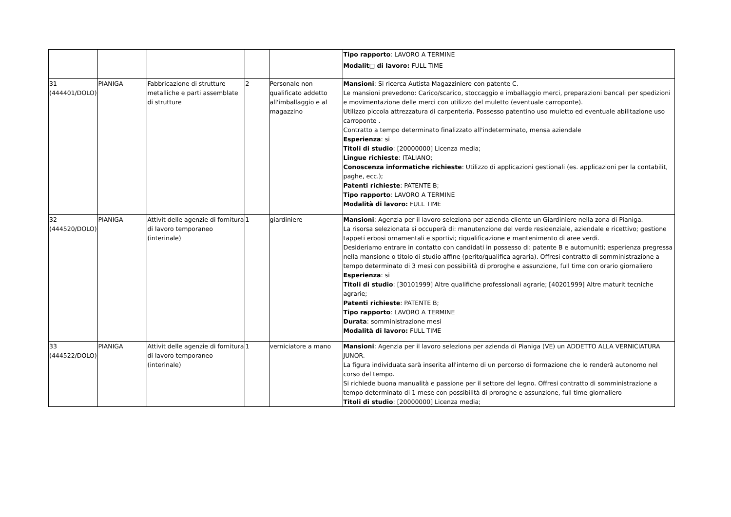| | | | | | Tipo rapporto : LAVORO A TERMINE Modalit□ di lavoro: FULL TIME |
| 31 (444401/DOLO) | PIANIGA | Fabbricazione di strutture metalliche e parti assemblate di strutture | 2 | Personale non qualificato addetto all'imballaggio e al magazzino | Mansioni : Si ricerca Autista Magazziniere con patente C. Le mansioni prevedono: Carico/scarico, stoccaggio e imballaggio merci, preparazioni bancali per spedizioni e movimentazione delle merci con utilizzo del muletto (eventuale carroponte). Utilizzo piccola attrezzatura di carpenteria. Possesso patentino uso muletto ed eventuale abilitazione uso carroponte . Contratto a tempo determinato finalizzato all'indeterminato, mensa aziendale Esperienza : si Titoli di studio : [20000000] Licenza media; Lingue richieste : ITALIANO; Conoscenza informatiche richieste : Utilizzo di applicazioni gestionali (es. applicazioni per la contabilit, paghe, ecc.); Patenti richieste : PATENTE B; Tipo rapporto : LAVORO A TERMINE Modalità di lavoro: FULL TIME |
| 32 (444520/DOLO) | PIANIGA | Attivit delle agenzie di fornitura di lavoro temporaneo (interinale) | 1 | giardiniere | Mansioni : Agenzia per il lavoro seleziona per azienda cliente un Giardiniere nella zona di Pianiga. La risorsa selezionata si occuperà di: manutenzione del verde residenziale, aziendale e ricettivo; gestione tappeti erbosi ornamentali e sportivi; riqualificazione e mantenimento di aree verdi. Desideriamo entrare in contatto con candidati in possesso di: patente B e automuniti; esperienza pregressa nella mansione o titolo di studio affine (perito/qualifica agraria). Offresi contratto di somministrazione a tempo determinato di 3 mesi con possibilità di proroghe e assunzione, full time con orario giornaliero Esperienza : si Titoli di studio : [30101999] Altre qualifiche professionali agrarie; [40201999] Altre maturit tecniche agrarie; Patenti richieste : PATENTE B; Tipo rapporto : LAVORO A TERMINE Durata : somministrazione mesi Modalità di lavoro: FULL TIME |
| 33 (444522/DOLO) | PIANIGA | Attivit delle agenzie di fornitura di lavoro temporaneo (interinale) | 1 | verniciatore a mano | Mansioni : Agenzia per il lavoro seleziona per azienda di Pianiga (VE) un ADDETTO ALLA VERNICIATURA JUNOR. La figura individuata sarà inserita all'interno di un percorso di formazione che lo renderà autonomo nel corso del tempo. Si richiede buona manualità e passione per il settore del legno. Offresi contratto di somministrazione a tempo determinato di 1 mese con possibilità di proroghe e assunzione, full time giornaliero Titoli di studio : [20000000] Licenza media; |